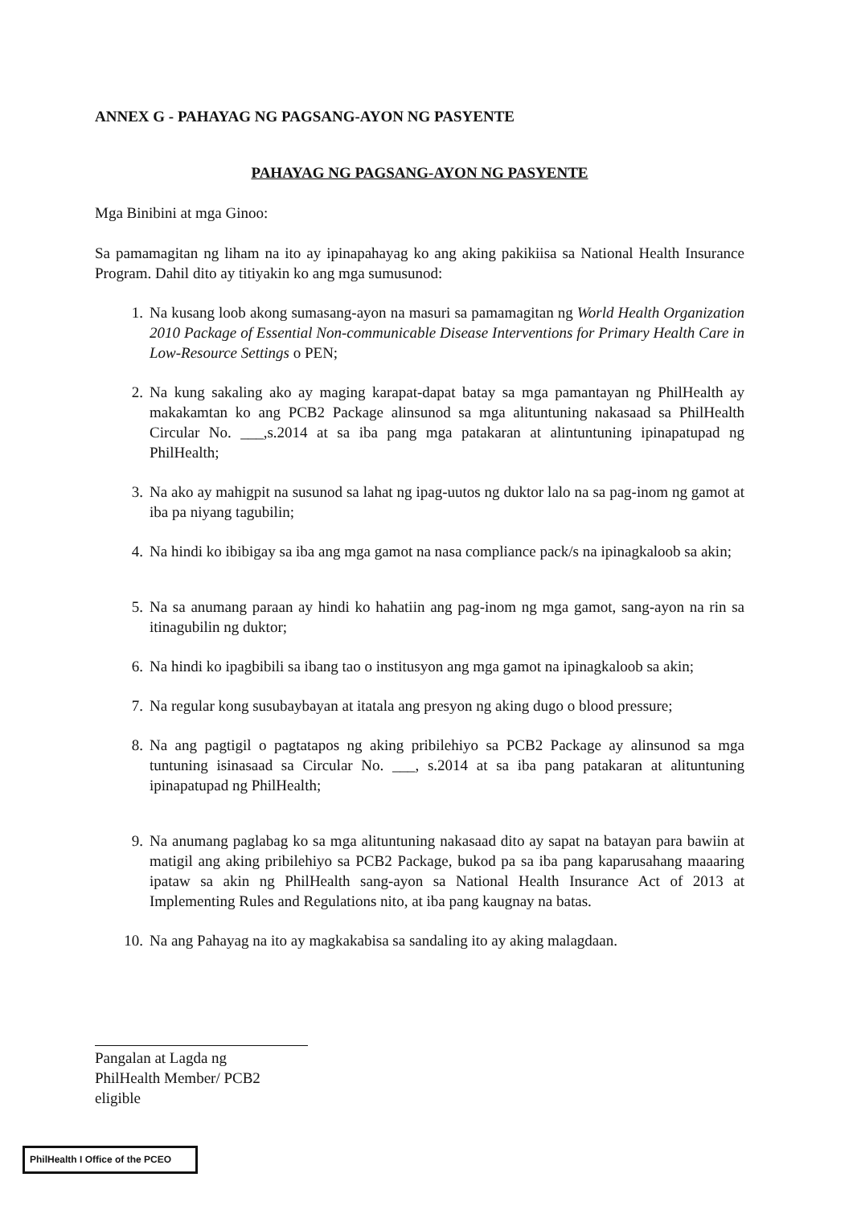ANNEX G - PAHAYAG NG PAGSANG-AYON NG PASYENTE
PAHAYAG NG PAGSANG-AYON NG PASYENTE
Mga Binibini at mga Ginoo:
Sa pamamagitan ng liham na ito ay ipinapahayag ko ang aking pakikiisa sa National Health Insurance Program. Dahil dito ay titiyakin ko ang mga sumusunod:
1. Na kusang loob akong sumasang-ayon na masuri sa pamamagitan ng World Health Organization 2010 Package of Essential Non-communicable Disease Interventions for Primary Health Care in Low-Resource Settings o PEN;
2. Na kung sakaling ako ay maging karapat-dapat batay sa mga pamantayan ng PhilHealth ay makakamtan ko ang PCB2 Package alinsunod sa mga alituntuning nakasaad sa PhilHealth Circular No. ___,s.2014 at sa iba pang mga patakaran at alintuntuning ipinapatupad ng PhilHealth;
3. Na ako ay mahigpit na susunod sa lahat ng ipag-uutos ng duktor lalo na sa pag-inom ng gamot at iba pa niyang tagubilin;
4. Na hindi ko ibibigay sa iba ang mga gamot na nasa compliance pack/s na ipinagkaloob sa akin;
5. Na sa anumang paraan ay hindi ko hahatiin ang pag-inom ng mga gamot, sang-ayon na rin sa itinagubilin ng duktor;
6. Na hindi ko ipagbibili sa ibang tao o institusyon ang mga gamot na ipinagkaloob sa akin;
7. Na regular kong susubaybayan at itatala ang presyon ng aking dugo o blood pressure;
8. Na ang pagtigil o pagtatapos ng aking pribilehiyo sa PCB2 Package ay alinsunod sa mga tuntuning isinasaad sa Circular No. ___, s.2014 at sa iba pang patakaran at alituntuning ipinapatupad ng PhilHealth;
9. Na anumang paglabag ko sa mga alituntuning nakasaad dito ay sapat na batayan para bawiin at matigil ang aking pribilehiyo sa PCB2 Package, bukod pa sa iba pang kaparusahang maaaring ipataw sa akin ng PhilHealth sang-ayon sa National Health Insurance Act of 2013 at Implementing Rules and Regulations nito, at iba pang kaugnay na batas.
10. Na ang Pahayag na ito ay magkakabisa sa sandaling ito ay aking malagdaan.
Pangalan at Lagda ng
PhilHealth Member/ PCB2 eligible
PhilHealth I Office of the PCEO